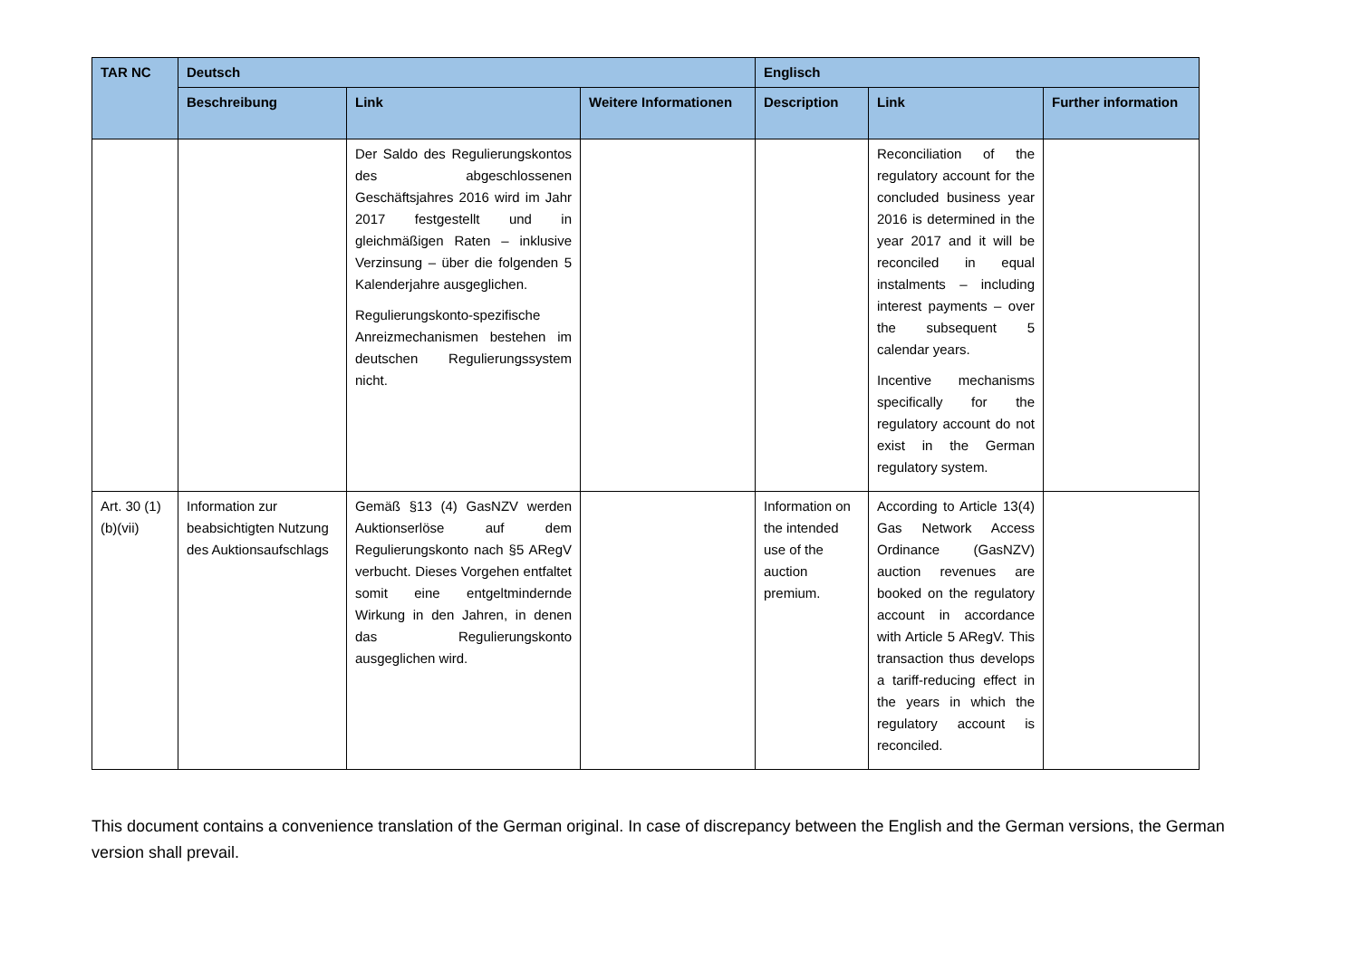| TAR NC | Deutsch | | | Englisch | | |
| --- | --- | --- | --- | --- | --- | --- |
| | Beschreibung | Link | Weitere Informationen | Description | Link | Further information |
| | | Der Saldo des Regulierungskontos des abgeschlossenen Geschäftsjahres 2016 wird im Jahr 2017 festgestellt und in gleichmäßigen Raten – inklusive Verzinsung – über die folgenden 5 Kalenderjahre ausgeglichen. Regulierungskonto-spezifische Anreizmechanismen bestehen im deutschen Regulierungssystem nicht. | | | Reconciliation of the regulatory account for the concluded business year 2016 is determined in the year 2017 and it will be reconciled in equal instalments – including interest payments – over the subsequent 5 calendar years. Incentive mechanisms specifically for the regulatory account do not exist in the German regulatory system. | |
| Art. 30 (1)(b)(vii) | Information zur beabsichtigten Nutzung des Auktionsaufschlags | Gemäß §13 (4) GasNZV werden Auktionserlöse auf dem Regulierungskonto nach §5 ARegV verbucht. Dieses Vorgehen entfaltet somit eine entgeltmindernde Wirkung in den Jahren, in denen das Regulierungskonto ausgeglichen wird. | | Information on the intended use of the auction premium. | According to Article 13(4) Gas Network Access Ordinance (GasNZV) auction revenues are booked on the regulatory account in accordance with Article 5 ARegV. This transaction thus develops a tariff-reducing effect in the years in which the regulatory account is reconciled. | |
This document contains a convenience translation of the German original. In case of discrepancy between the English and the German versions, the German version shall prevail.